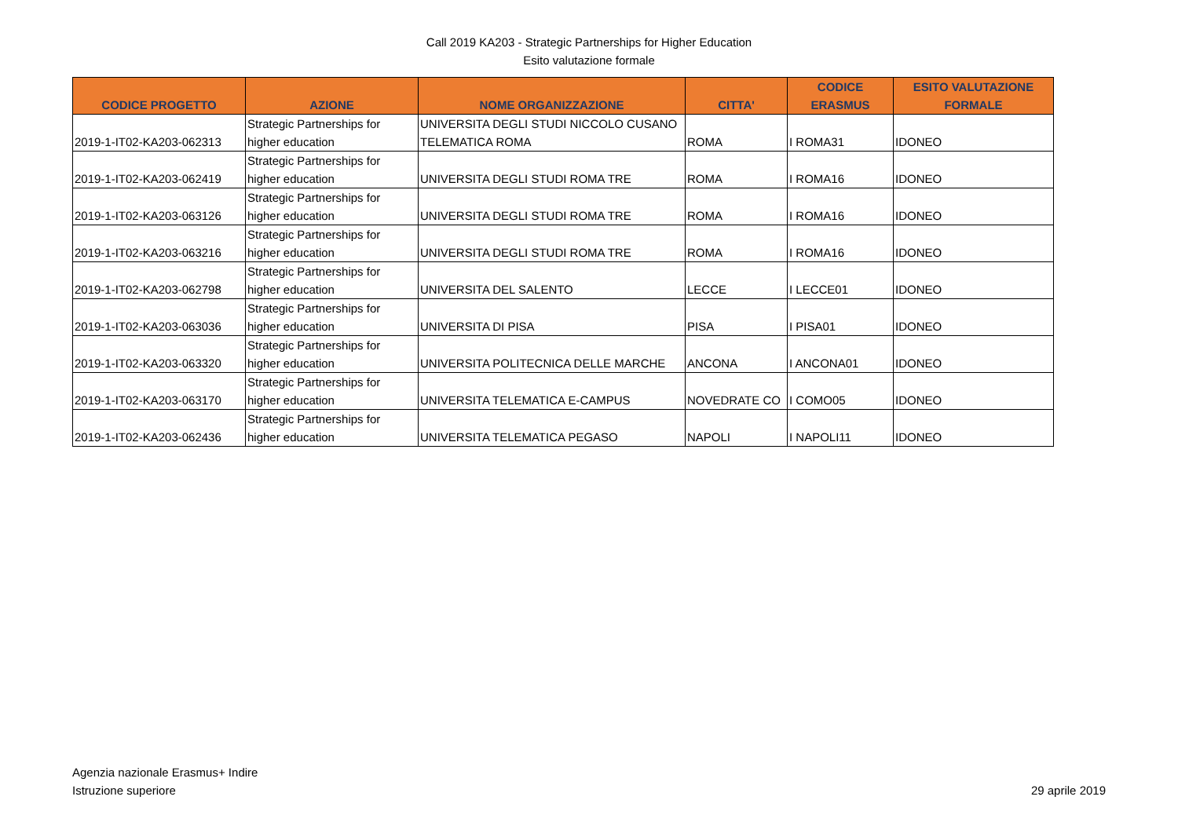Call 2019 KA203 - Strategic Partnerships for Higher Education
Esito valutazione formale
| CODICE PROGETTO | AZIONE | NOME ORGANIZZAZIONE | CITTA' | CODICE ERASMUS | ESITO VALUTAZIONE FORMALE |
| --- | --- | --- | --- | --- | --- |
| 2019-1-IT02-KA203-062313 | Strategic Partnerships for higher education | UNIVERSITA DEGLI STUDI NICCOLO CUSANO TELEMATICA ROMA | ROMA | I ROMA31 | IDONEO |
| 2019-1-IT02-KA203-062419 | Strategic Partnerships for higher education | UNIVERSITA DEGLI STUDI ROMA TRE | ROMA | I ROMA16 | IDONEO |
| 2019-1-IT02-KA203-063126 | Strategic Partnerships for higher education | UNIVERSITA DEGLI STUDI ROMA TRE | ROMA | I ROMA16 | IDONEO |
| 2019-1-IT02-KA203-063216 | Strategic Partnerships for higher education | UNIVERSITA DEGLI STUDI ROMA TRE | ROMA | I ROMA16 | IDONEO |
| 2019-1-IT02-KA203-062798 | Strategic Partnerships for higher education | UNIVERSITA DEL SALENTO | LECCE | I LECCE01 | IDONEO |
| 2019-1-IT02-KA203-063036 | Strategic Partnerships for higher education | UNIVERSITA DI PISA | PISA | I PISA01 | IDONEO |
| 2019-1-IT02-KA203-063320 | Strategic Partnerships for higher education | UNIVERSITA POLITECNICA DELLE MARCHE | ANCONA | I ANCONA01 | IDONEO |
| 2019-1-IT02-KA203-063170 | Strategic Partnerships for higher education | UNIVERSITA TELEMATICA E-CAMPUS | NOVEDRATE CO | I COMO05 | IDONEO |
| 2019-1-IT02-KA203-062436 | Strategic Partnerships for higher education | UNIVERSITA TELEMATICA PEGASO | NAPOLI | I NAPOLI11 | IDONEO |
Agenzia nazionale Erasmus+ Indire
Istruzione superiore
29 aprile 2019